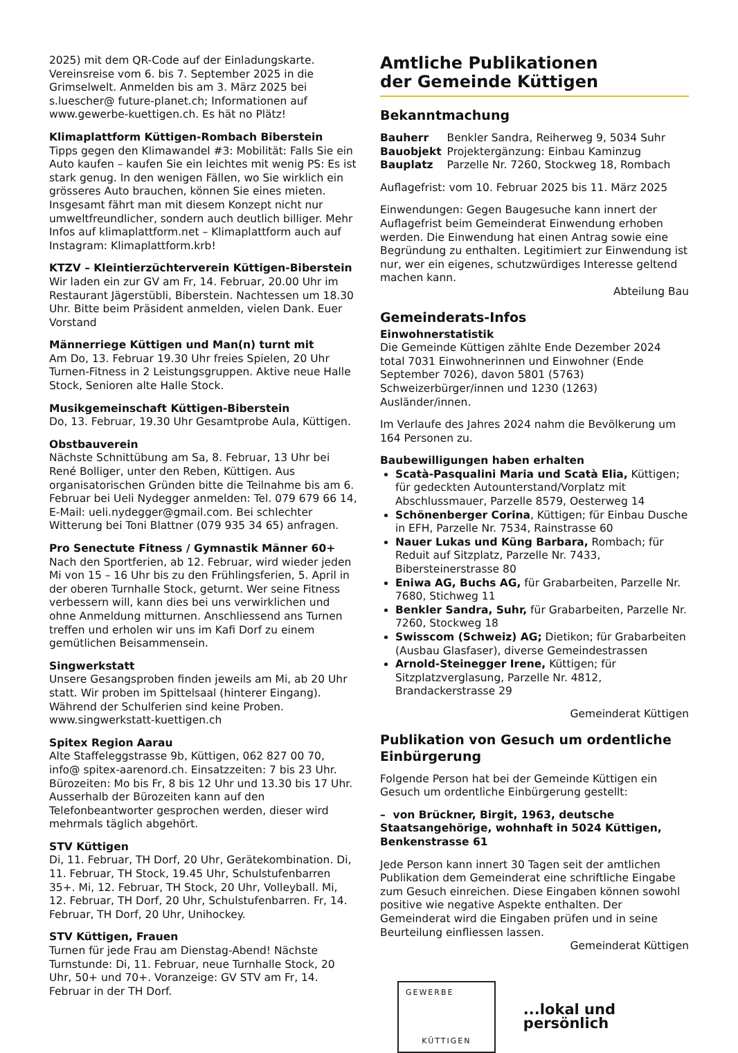2025) mit dem QR-Code auf der Einladungskarte. Vereinsreise vom 6. bis 7. September 2025 in die Grimselwelt. Anmelden bis am 3. März 2025 bei s.luescher@ future-planet.ch; Informationen auf www.gewerbe-kuettigen.ch. Es hät no Plätz!
Klimaplattform Küttigen-Rombach Biberstein
Tipps gegen den Klimawandel #3: Mobilität: Falls Sie ein Auto kaufen – kaufen Sie ein leichtes mit wenig PS: Es ist stark genug. In den wenigen Fällen, wo Sie wirklich ein grösseres Auto brauchen, können Sie eines mieten. Insgesamt fährt man mit diesem Konzept nicht nur umweltfreundlicher, sondern auch deutlich billiger. Mehr Infos auf klimaplattform.net – Klimaplattform auch auf Instagram: Klimaplattform.krb!
KTZV – Kleintierzüchterverein Küttigen-Biberstein
Wir laden ein zur GV am Fr, 14. Februar, 20.00 Uhr im Restaurant Jägerstübli, Biberstein. Nachtessen um 18.30 Uhr. Bitte beim Präsident anmelden, vielen Dank. Euer Vorstand
Männerriege Küttigen und Man(n) turnt mit
Am Do, 13. Februar 19.30 Uhr freies Spielen, 20 Uhr Turnen-Fitness in 2 Leistungsgruppen. Aktive neue Halle Stock, Senioren alte Halle Stock.
Musikgemeinschaft Küttigen-Biberstein
Do, 13. Februar, 19.30 Uhr Gesamtprobe Aula, Küttigen.
Obstbauverein
Nächste Schnittübung am Sa, 8. Februar, 13 Uhr bei René Bolliger, unter den Reben, Küttigen. Aus organisatorischen Gründen bitte die Teilnahme bis am 6. Februar bei Ueli Nydegger anmelden: Tel. 079 679 66 14, E-Mail: ueli.nydegger@gmail.com. Bei schlechter Witterung bei Toni Blattner (079 935 34 65) anfragen.
Pro Senectute Fitness / Gymnastik Männer 60+
Nach den Sportferien, ab 12. Februar, wird wieder jeden Mi von 15 – 16 Uhr bis zu den Frühlingsferien, 5. April in der oberen Turnhalle Stock, geturnt. Wer seine Fitness verbessern will, kann dies bei uns verwirklichen und ohne Anmeldung mitturnen. Anschliessend ans Turnen treffen und erholen wir uns im Kafi Dorf zu einem gemütlichen Beisammensein.
Singwerkstatt
Unsere Gesangsproben finden jeweils am Mi, ab 20 Uhr statt. Wir proben im Spittelsaal (hinterer Eingang). Während der Schulferien sind keine Proben.
www.singwerkstatt-kuettigen.ch
Spitex Region Aarau
Alte Staffeleggstrasse 9b, Küttigen, 062 827 00 70, info@ spitex-aarenord.ch. Einsatzzeiten: 7 bis 23 Uhr. Bürozeiten: Mo bis Fr, 8 bis 12 Uhr und 13.30 bis 17 Uhr. Ausserhalb der Bürozeiten kann auf den Telefonbeantworter gesprochen werden, dieser wird mehrmals täglich abgehört.
STV Küttigen
Di, 11. Februar, TH Dorf, 20 Uhr, Gerätekombination. Di, 11. Februar, TH Stock, 19.45 Uhr, Schulstufenbarren 35+. Mi, 12. Februar, TH Stock, 20 Uhr, Volleyball. Mi, 12. Februar, TH Dorf, 20 Uhr, Schulstufenbarren. Fr, 14. Februar, TH Dorf, 20 Uhr, Unihockey.
STV Küttigen, Frauen
Turnen für jede Frau am Dienstag-Abend! Nächste Turnstunde: Di, 11. Februar, neue Turnhalle Stock, 20 Uhr, 50+ und 70+. Voranzeige: GV STV am Fr, 14. Februar in der TH Dorf.
Amtliche Publikationen
der Gemeinde Küttigen
Bekanntmachung
| Bauherr | Benkler Sandra, Reiherweg 9, 5034 Suhr |
| Bauobjekt | Projektergänzung: Einbau Kaminzug |
| Bauplatz | Parzelle Nr. 7260, Stockweg 18, Rombach |
Auflagefrist: vom 10. Februar 2025 bis 11. März 2025
Einwendungen: Gegen Baugesuche kann innert der Auflagefrist beim Gemeinderat Einwendung erhoben werden. Die Einwendung hat einen Antrag sowie eine Begründung zu enthalten. Legitimiert zur Einwendung ist nur, wer ein eigenes, schutzwürdiges Interesse geltend machen kann.
Abteilung Bau
Gemeinderats-Infos
Einwohnerstatistik
Die Gemeinde Küttigen zählte Ende Dezember 2024 total 7031 Einwohnerinnen und Einwohner (Ende September 7026), davon 5801 (5763) Schweizerbürger/innen und 1230 (1263) Ausländer/innen.
Im Verlaufe des Jahres 2024 nahm die Bevölkerung um 164 Personen zu.
Baubewilligungen haben erhalten
Scatà-Pasqualini Maria und Scatà Elia, Küttigen; für gedeckten Autounterstand/Vorplatz mit Abschlussmauer, Parzelle 8579, Oesterweg 14
Schönenberger Corina, Küttigen; für Einbau Dusche in EFH, Parzelle Nr. 7534, Rainstrasse 60
Nauer Lukas und Küng Barbara, Rombach; für Reduit auf Sitzplatz, Parzelle Nr. 7433, Bibersteinerstrasse 80
Eniwa AG, Buchs AG, für Grabarbeiten, Parzelle Nr. 7680, Stichweg 11
Benkler Sandra, Suhr, für Grabarbeiten, Parzelle Nr. 7260, Stockweg 18
Swisscom (Schweiz) AG; Dietikon; für Grabarbeiten (Ausbau Glasfaser), diverse Gemeindestrassen
Arnold-Steinegger Irene, Küttigen; für Sitzplatzverglasung, Parzelle Nr. 4812, Brandackerstrasse 29
Gemeinderat Küttigen
Publikation von Gesuch um ordentliche Einbürgerung
Folgende Person hat bei der Gemeinde Küttigen ein Gesuch um ordentliche Einbürgerung gestellt:
– von Brückner, Birgit, 1963, deutsche Staatsangehörige, wohnhaft in 5024 Küttigen, Benkenstrasse 61
Jede Person kann innert 30 Tagen seit der amtlichen Publikation dem Gemeinderat eine schriftliche Eingabe zum Gesuch einreichen. Diese Eingaben können sowohl positive wie negative Aspekte enthalten. Der Gemeinderat wird die Eingaben prüfen und in seine Beurteilung einfliessen lassen.
Gemeinderat Küttigen
GEWERBE
KÜTTIGEN
...lokal und persönlich